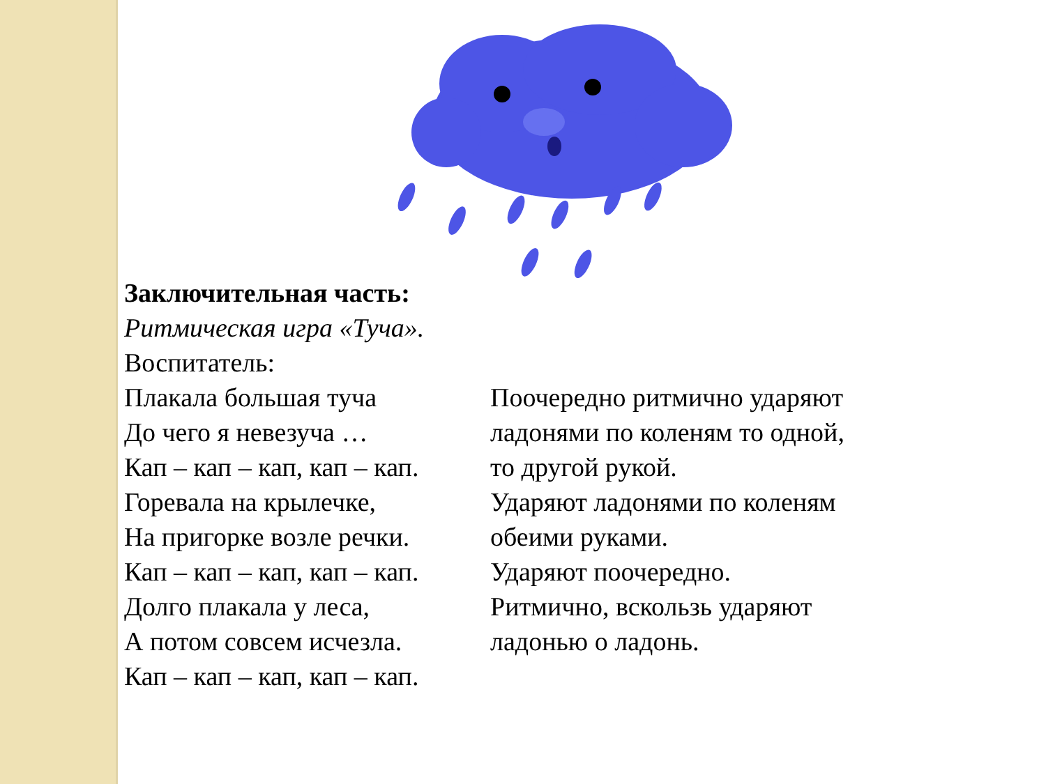Заключительная часть:
Ритмическая игра «Туча».
Воспитатель:
Плакала большая туча
До чего я невезуча …
Кап – кап – кап, кап – кап.
Горевала на крылечке,
На пригорке возле речки.
Кап – кап – кап, кап – кап.
Долго плакала у леса,
А потом совсем исчезла.
Кап – кап – кап, кап – кап.
Поочередно ритмично ударяют
ладонями по коленям то одной,
то другой рукой.
Ударяют ладонями по коленям
обеими руками.
Ударяют поочередно.
Ритмично, вскользь ударяют
ладонью о ладонь.